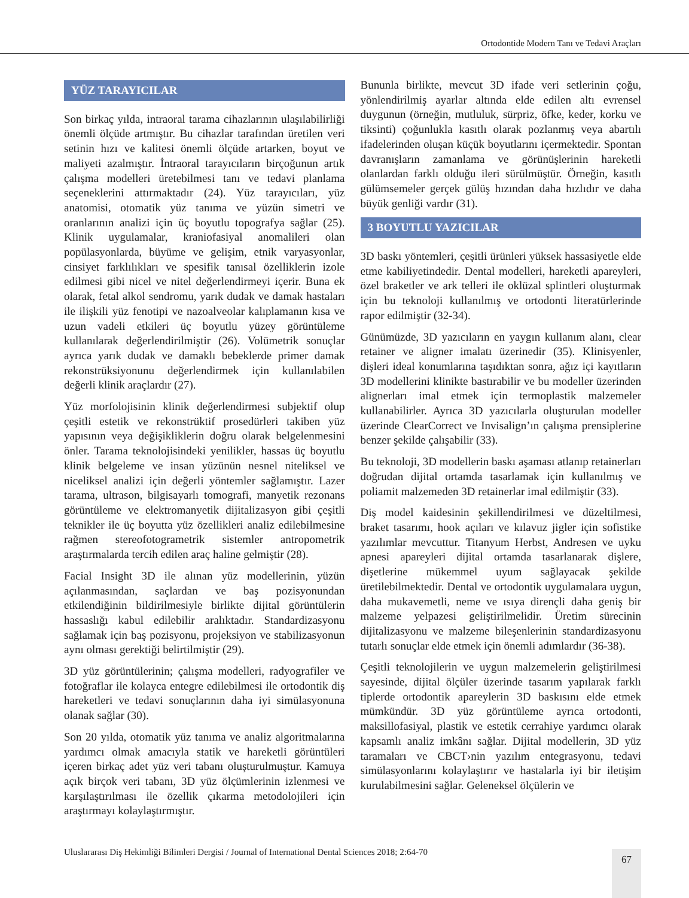Ortodontide Modern Tanı ve Tedavi Araçları
YÜZ TARAYICILAR
Son birkaç yılda, intraoral tarama cihazlarının ulaşılabilirliği önemli ölçüde artmıştır. Bu cihazlar tarafından üretilen veri setinin hızı ve kalitesi önemli ölçüde artarken, boyut ve maliyeti azalmıştır. İntraoral tarayıcıların birçoğunun artık çalışma modelleri üretebilmesi tanı ve tedavi planlama seçeneklerini attırmaktadır (24). Yüz tarayıcıları, yüz anatomisi, otomatik yüz tanıma ve yüzün simetri ve oranlarının analizi için üç boyutlu topografya sağlar (25). Klinik uygulamalar, kraniofasiyal anomalileri olan popülasyonlarda, büyüme ve gelişim, etnik varyasyonlar, cinsiyet farklılıkları ve spesifik tanısal özelliklerin izole edilmesi gibi nicel ve nitel değerlendirmeyi içerir. Buna ek olarak, fetal alkol sendromu, yarık dudak ve damak hastaları ile ilişkili yüz fenotipi ve nazoalveolar kalıplamanın kısa ve uzun vadeli etkileri üç boyutlu yüzey görüntüleme kullanılarak değerlendirilmiştir (26). Volümetrik sonuçlar ayrıca yarık dudak ve damaklı bebeklerde primer damak rekonstrüksiyonunu değerlendirmek için kullanılabilen değerli klinik araçlardır (27).
Yüz morfolojisinin klinik değerlendirmesi subjektif olup çeşitli estetik ve rekonstrüktif prosedürleri takiben yüz yapısının veya değişikliklerin doğru olarak belgelenmesini önler. Tarama teknolojisindeki yenilikler, hassas üç boyutlu klinik belgeleme ve insan yüzünün nesnel niteliksel ve niceliksel analizi için değerli yöntemler sağlamıştır. Lazer tarama, ultrason, bilgisayarlı tomografi, manyetik rezonans görüntüleme ve elektromanyetik dijitalizasyon gibi çeşitli teknikler ile üç boyutta yüz özellikleri analiz edilebilmesine rağmen stereofotogrametrik sistemler antropometrik araştırmalarda tercih edilen araç haline gelmiştir (28).
Facial Insight 3D ile alınan yüz modellerinin, yüzün açılanmasından, saçlardan ve baş pozisyonundan etkilendiğinin bildirilmesiyle birlikte dijital görüntülerin hassaslığı kabul edilebilir aralıktadır. Standardizasyonu sağlamak için baş pozisyonu, projeksiyon ve stabilizasyonun aynı olması gerektiği belirtilmiştir (29).
3D yüz görüntülerinin; çalışma modelleri, radyografiler ve fotoğraflar ile kolayca entegre edilebilmesi ile ortodontik diş hareketleri ve tedavi sonuçlarının daha iyi simülasyonuna olanak sağlar (30).
Son 20 yılda, otomatik yüz tanıma ve analiz algoritmalarına yardımcı olmak amacıyla statik ve hareketli görüntüleri içeren birkaç adet yüz veri tabanı oluşturulmuştur. Kamuya açık birçok veri tabanı, 3D yüz ölçümlerinin izlenmesi ve karşılaştırılması ile özellik çıkarma metodolojileri için araştırmayı kolaylaştırmıştır.
Bununla birlikte, mevcut 3D ifade veri setlerinin çoğu, yönlendirilmiş ayarlar altında elde edilen altı evrensel duygunun (örneğin, mutluluk, sürpriz, öfke, keder, korku ve tiksinti) çoğunlukla kasıtlı olarak pozlanmış veya abartılı ifadelerinden oluşan küçük boyutlarını içermektedir. Spontan davranışların zamanlama ve görünüşlerinin hareketli olanlardan farklı olduğu ileri sürülmüştür. Örneğin, kasıtlı gülümsemeler gerçek gülüş hızından daha hızlıdır ve daha büyük genliği vardır (31).
3 BOYUTLU YAZICILAR
3D baskı yöntemleri, çeşitli ürünleri yüksek hassasiyetle elde etme kabiliyetindedir. Dental modelleri, hareketli apareyleri, özel braketler ve ark telleri ile oklüzal splintleri oluşturmak için bu teknoloji kullanılmış ve ortodonti literatürlerinde rapor edilmiştir (32-34).
Günümüzde, 3D yazıcıların en yaygın kullanım alanı, clear retainer ve aligner imalatı üzerinedir (35). Klinisyenler, dişleri ideal konumlarına taşıdıktan sonra, ağız içi kayıtların 3D modellerini klinikte bastırabilir ve bu modeller üzerinden alignerları imal etmek için termoplastik malzemeler kullanabilirler. Ayrıca 3D yazıcılarla oluşturulan modeller üzerinde ClearCorrect ve Invisalign’ın çalışma prensiplerine benzer şekilde çalışabilir (33).
Bu teknoloji, 3D modellerin baskı aşaması atlanıp retainerları doğrudan dijital ortamda tasarlamak için kullanılmış ve poliamit malzemeden 3D retainerlar imal edilmiştir (33).
Diş model kaidesinin şekillendirilmesi ve düzeltilmesi, braket tasarımı, hook açıları ve kılavuz jigler için sofistike yazılımlar mevcuttur. Titanyum Herbst, Andresen ve uyku apnesi apareyleri dijital ortamda tasarlanarak dişlere, dişetlerine mükemmel uyum sağlayacak şekilde üretilebilmektedir. Dental ve ortodontik uygulamalara uygun, daha mukavemetli, neme ve ısıya dirençli daha geniş bir malzeme yelpazesi geliştirilmelidir. Üretim sürecinin dijitalizasyonu ve malzeme bileşenlerinin standardizasyonu tutarlı sonuçlar elde etmek için önemli adımlardır (36-38).
Çeşitli teknolojilerin ve uygun malzemelerin geliştirilmesi sayesinde, dijital ölçüler üzerinde tasarım yapılarak farklı tiplerde ortodontik apareylerin 3D baskısını elde etmek mümkündür. 3D yüz görüntüleme ayrıca ortodonti, maksillofasiyal, plastik ve estetik cerrahiye yardımcı olarak kapsamlı analiz imkânı sağlar. Dijital modellerin, 3D yüz taramaları ve CBCT›nin yazılım entegrasyonu, tedavi simülasyonlarını kolaylaştırır ve hastalarla iyi bir iletişim kurulabilmesini sağlar. Geleneksel ölçülerin ve
Uluslararası Diş Hekimliği Bilimleri Dergisi / Journal of International Dental Sciences 2018; 2:64-70
67